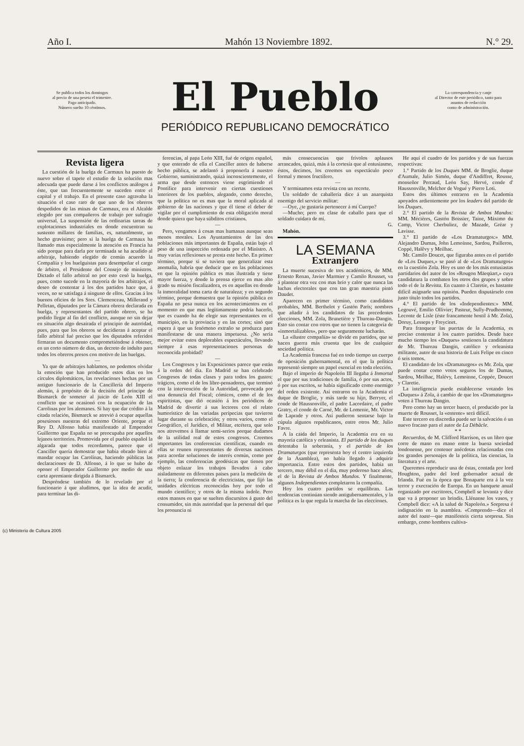Año I. Mahón 13 Noviembre 1892. N.° 29.
Se publica todos los domingos
al precio de una peseta el trimestre.
Pago anticipado.
Número suelto 10 céntimos.
El Pueblo
PERIÓDICO REPUBLICANO DEMOCRÁTICO
La correspondencia y canje
al Director de este periódico, tanto para
asuntos de redacción
como de administración.
Revista ligera
La cuestión de la huelga de Carmaux ha puesto de nuevo sobre el tapete el estudio de la solución mas adecuada que puede darse á los conflictos análogos á éste, que tan frecuentemente se suceden entre el capital y el trabajo. En el presente caso agravaba la situación el caso raro de que uno de los obreros despedidos de las minas de Carmaux, era el Alcalde elegido por sus compañeros de trabajo por sufragio universal. La suspensión de las ordinarias tareas de explotaciones industriales en donde encuentran su sustento millares de familias, es, naturalmente, un hecho gravísimo; pero si la huelga de Carmaux ha llamado mas especialmente la atención en Francia ha sido porque para darla por terminada se ha acudido al arbitraje, habiendo elegido de común acuerdo la Compañía y los huelguistas para desempeñar el cargo de árbitro, el Presidente del Consejo de ministros. Dictado el fallo arbitral no por esto cesó la huelga, pues, como sucede en la mayoría de los arbitrajes, el deseo de contentar á los dos partidos hace que, á veces, no se satisfaga á ninguno de ellos. Gracias á los buenos oficios de los Sres. Clemenceau, Millerand y Pelletan, diputados por la Cámara obrera declarada en huelga, y representantes del partido obrero, se ha podido llegar al fin del conflicto, aunque no sin dejar en situación algo desairada el principio de autoridad, pues, para que los obreros se decidieran á aceptar el fallo arbitral fué preciso que los diputados referidos firmaran un documento comprometiéndose á obtener, en un corto número de dias, un decreto de indulto para todos los obreros presos con motivo de las huelgas.
—
Ya que de arbitrajes hablamos, no podemos olvidar la emoción que han producido estos dias en los círculos diplomáticos, las revelaciones hechas por un antiguo funcionario de la Cancillería del Imperio alemán, á propósito de la decisión del príncipe de Bismarck de someter al juicio de León XIII el conflicto que se ocasionó con la ocupación de las Carolinas por los alemanes. Si hay que dar crédito á la citada relación, Bismarck se atrevió á ocupar aquellas posesiones nuestras del extremo Oriente, porque el Rey D. Alfonso había manifestado al Emperador Guillermo que España no se preocupaba por aquellos lejanos territorios. Promovida por el pueblo español la algarada que todos recordamos, parece que el Canciller quería demostrar que había obrado bien al mandar ocupar las Carolinas, haciendo públicas las declaraciones de D. Alfonso, á lo que se hubo de oponer el Emperador Guillermo por medio de una carta apremiante dirigida á Bismarck.
Despréndese también de lo revelado por el funcionario á que aludimos, que la idea de acudir, para terminar las di-
ferencias, al papa León XIII, fué de origen español, y que enterado de ella el Canciller antes de haberse hecho pública, se adelantó á proponerla á nuestro Gobierno, suministrando, quizá inconscientemente, el arma que desde entonces viene esgrimiendo el Pontífice para intervenir en ciertas cuestiones interiores de los pueblos, alegando, como derecho, que la política no es mas que la moral aplicada al gobierno de las naciones y que él tiene el deber de vigilar por el cumplimiento de esta obligación moral donde quiera que haya súbditos cristianos.
—
Pero, vengamos á cosas mas humanas aunque sean menos morales. Los Ayuntamientos de las dos poblaciones más importantes de España, están bajo el peso de una inspección ordenada por el Ministro. A muy varias reflexiones se presta este hecho. En primer término, porque si se tuviera que generalizar esta anomalía, habría que deducir que en las poblaciones en que la opinión pública es mas ilustrada y tiene mayor fuerza, y donde la prensa ejerce en mas alto grado su misión fiscalizadora, es en aquellas en donde la inmoralidad toma carta de naturaleza; y en segundo término, porque demuestra que la opinión pública en España no pesa nunca en los acontecimientos en el momento en que mas legítimamente podría hacerlo, que es cuando ha de elegir sus representantes en el municipio, en la provincia y en las cortes; sinó que espera á que un fenómeno extraño se produzca para manifestarse de una manera impetuosa. ¿No sería mejor evitar estos deplorables espectáculos, llevando siempre á esas representaciones personas de reconocida probidad?
—
Los Congresos y las Exposiciones parece que están á la orden del dia. En Madrid se han celebrado Congresos de todas clases y para todos los gustos: trágicos, como el de los libre-pensadores, que terminó con la intervención de la Autoridad, provocada por una denuncia del Fiscal; cómicos, como el de los espiritistas, que dió ocasión á los periódicos de Madrid de divertir á sus lectores con el relato humorístico de las variadas peripecias que tuvieron lugar durante su celebración; y otros varios, como el Geográfico, el Jurídico, el Militar, etcétera, que solo nos atrevemos á llamar semi-serios porque dudamos de la utilidad real de estos congresos. Creemos importantes las conferencias científicas, cuando en ellas se reunen representantes de diversas naciones para acordar soluciones de interés común, como por ejemplo, las conferencias geodésicas que tienen por objeto enlazar los trabajos llevados á cabo aisladamente en diferentes paises para la medición de la tierra; la conferencia de electricistas, que fijó las unidades eléctricas reconocidas hoy por todo el mundo científico; y otros de la misma índole. Pero estos mansos en que se suelten discursitos á gusto del consumidor, sin más autoridad que la personal del que los pronuncia ni
más consecuencias que frívolos aplausos arrancados, quizá, más á la cortesía que al entusiasmo, éstos, decimos, los creemos un espectáculo poco formal y menos fructífero.
—
Y terminamos esta revista con un recorte.
Un soldado de caballería dice á un anarquista enemigo del servicio militar:
—Oye, ¿te gustaría pertenecer á mi Cuerpo?
—Mucho; pero en clase de caballo para que el soldado cuidara de mí.
G.
Mahón.
LA SEMANA
Extranjero
La muerte sucesiva de tres académicos, de MM. Ernesto Renan, Javier Marmier y Camilo Rousset, va á plantear otra vez con mas brío y calor que nunca las luchas electorales que con tan gran maestria pintó Daudet.
Aparecen en primer término, como candidatos probables, MM. Berthelot y Gastón París; nombres que añadir á los candidatos de las precedentes elecciones, MM. Zola, Brunetière y Thureau-Dangin. Esto sin contar con otros que no tienen la categoría de «inmortalizables», pero que seguramente lucharán.
La «ilustre compañía» se divide en partidos, que se hacen guerra más cruenta que los de cualquier sociedad política.
La Academia francesa fué en todo tiempo un cuerpo de oposición gubernamental, en el que la política representó siempre un papel esencial en toda elección.
Bajo el imperio de Napoleón III llegaba á Inmortal el que por sus tradiciones de familia, ó por sus actos, ó por sus escritos, se había significado como enemigo del orden existente. Así entraron en la Academia el duque de Broglie, y más tarde su hijo, Berryer, el conde de Haussonville, el padre Lacordaire, el padre Gratry, el conde de Carné, Mr. de Lomenie, Mr. Victor de Laprade y otros. Así pudieron sentarse bajo la cúpula algunos republicanos, entre otros Mr. Julio Favre.
A la caida del Imperio, la Academia era en su mayoría católica y orleanista. El partido de los duques detentaba la soberanía, y el partido de los Dramaturgos (que representa hoy el centro izquierda de la Asamblea), no había llegado á adquirir importancia. Entre estos dos partidos, había un tercero, muy débil en el dia, muy poderoso hace años; el de la Revista de Ambos Mundos. Y finalmente, algunos Independientes completaron la compañía.
Hoy los cuatro partidos se equilibran. Las tendencias continúan siendo antigubernamentales, y la política es la que regula la marcha de las elecciones.
He aquí el cuadro de los partidos y de sus fuerzas respectivas:
1.° Partido de los Duques MM. de Broglie, duque d'Aumale, Julio Simón, duque d'Andiffret, Rousse, monseñor Perraud, León Say, Hervé, conde d' Haussonville, Melchor de Vogué y Pierre Loti.
Estos dos últimos entraron en la Academia apoyados ardientemente por los leaders del partido de los Duques.
2.° El partido de la Revista de Ambos Mandos: MM. Mécières, Gastón Boissier, Taine, Máximo du Camp, Victor Cherbuliez, de Mazade, Gréar y Lavisse.
3.° El partido de «Los Dramaturgos:» MM. Alejandro Dumas, John Lemoinne, Sardou, Pailleron, Coppé, Halêvy y Meilhac.
Mr. Camilo Doucet, que figuraba antes en el partido de «Los Duques,» se pasó al de «Los Dramaturgos» en la cuestión Zola. Hoy es uno de los más entusiastas partidarios del autor de los «Rougon Mäeqüart,» cuya candidatura la combaten los otros dos grupos y sobre todo el de la Revista. En cuanto á Claretie, es bastante difícil asignarle una opinión. Pueden disputárselo con justo título todos los partidos.
4.° El partido de los «Independientes:» MM. Legouvé, Emilio Ollivier; Pasteur, Sully-Prudhomme, Leconte de Lisle (éste francamente hostil á Mr. Zola), Doruy, Lesseps y Freycinet.
Para franquear las puertas de la Academia, es preciso contentar á los cuatro partidos. Desde hace mucho tiempo los «Duques» sostienen la candidatura de Mr. Thureau Dangin, católico y orleanista militante, autor de una historia de Luis Felipe en cinco ó seis tomos.
El candidato de los «Dramaturgos» es Mr. Zola, que puede contar como votos seguros los de Dumas, Sardou, Meilhac, Halévy, Lemoinne, Coppée, Doucet y Claretie.
La inteligencia puede establecerse votando los «Duques» á Zola, á cambio de que los «Dramaturgos» voten á Thureau Dangin.
Pero como hay un tercer hueco, el producido por la muerte de Rousset, la «entente» será difícil.
Este tercero en discordia puede ser la salvación ó un nuevo fracaso para el autor de La Dèbâcle.
* *
Recuerdos, de M. Clifford Harrison, es un libro que corre de mano en mano entre la buena sociedad londonense, por contener anécdotas relacionadas con los grandes personajes de la política, las ciencias, la literatura y el arte.
Queremos reproducir una de éstas, contada por lord Houghton, padre del lord gobernador actual de Irlanda. Fué en la época que Bonaparte era á la vez terror y execración de Europa. En un banquete anual organizado por escritores, Compbell se levanta y dice que va á proponer un brindis. Llénanse los vasos, y Compbell dice: «A la salud de Napoleón.» Sorpresa é indignación en la asamblea. «Comprendo—dice el autor del toast—que manifesteis cierta sorpresa. Sin embargo, como hombres cultiva-
(c) Ministerio de Cultura 2005